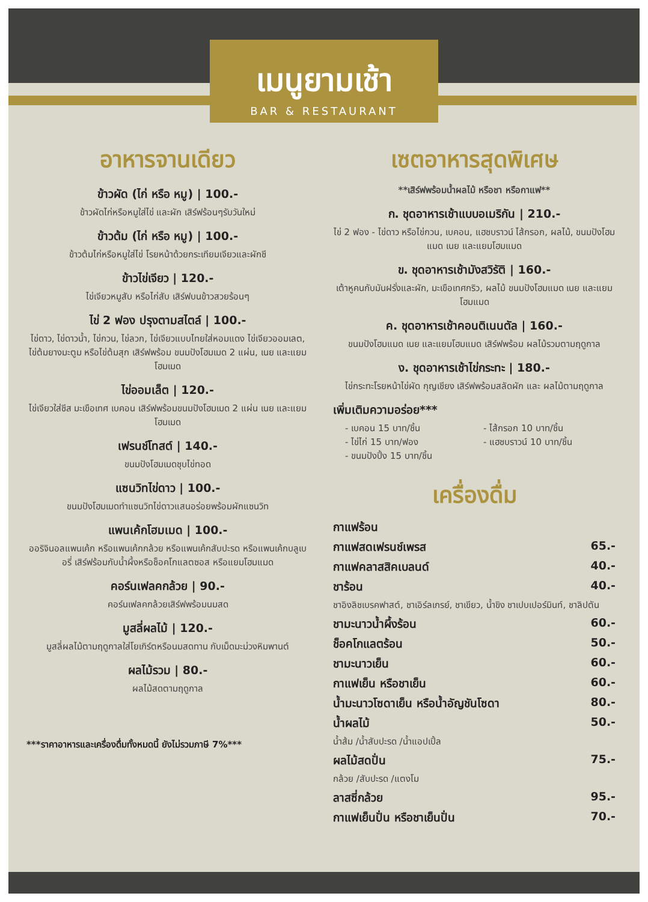เมนูยามเช้า
BAR & RESTAURANT
อาหารจานเดียว
ข้าวผัด (ไก่ หรือ หมู) | 100.-
ข้าวผัดไก่หรือหมูใส่ไข่ และผัก เสิร์ฟร้อนๆรับวันใหม่
ข้าวต้ม (ไก่ หรือ หมู) | 100.-
ข้าวต้มไก่หรือหมูใส่ไข่ โรยหน้าด้วยกระเทียมเจียวและผักชี
ข้าวไข่เจียว | 120.-
ไข่เจียวหมูสับ หรือไก่สับ เสิร์ฟบนข้าวสวยร้อนๆ
ไข่ 2 ฟอง ปรุงตามสไตล์ | 100.-
ไข่ดาว, ไข่ดาวน้ำ, ไข่กวน, ไข่ลวก, ไข่เจียวแบบไทยใส่หอมแดง ไข่เจียวออมเลต, ไข่ต้มยางมะตูม หรือไข่ต้มสุก เสิร์ฟพร้อม ขนมปังโฮมเมด 2 แผ่น, เนย และแยมโฮมเมด
ไข่ออมเล็ต | 120.-
ไข่เจียวใส่ชีส มะเขือเทศ เบคอน เสิร์ฟพร้อมขนมปังโฮมเมด 2 แผ่น เนย และแยมโฮมเมด
เฟรนช์โทสต์ | 140.-
ขนมปังโฮมเมดชุบไข่ทอด
แซนวิทไข่ดาว | 100.-
ขนมปังโฮมเมดทำแซนวิทไข่ดาวแสนอร่อยพร้อมผักแซนวิท
แพนเค้กโฮมเมด | 100.-
ออริจินอลแพนเค้ก หรือแพนเค้กกล้วย หรือแพนเค้กสับปะรด หรือแพนเค้กบลูเบอรี่ เสิร์ฟร้อมกับน้ำผึ้งหรือช็อคโกแลตซอส หรือแยมโฮมแมด
คอร์นเฟลคกล้วย | 90.-
คอร์นเฟลคกล้วยเสิร์ฟพร้อมนมสด
มูสลี่ผลไม้ | 120.-
มูสลี่ผลไม้ตามฤดูกาลใส่โยเกิร์ตหรือนมสดทาน กับเม็ดมะม่วงหิมพานต์
ผลไม้รวม | 80.-
ผลไม้สดตามฤดูกาล
***ราคาอาหารและเครื่องดื่มทั้งหมดนี้ ยังไม่รวมภาษี 7%***
เซตอาหารสุดพิเศษ
**เสิร์ฟพร้อมน้ำผลไม้ หรือชา หรือกาแฟ**
ก. ชุดอาหารเช้าแบบอเมริกัน | 210.-
ไข่ 2 ฟอง - ไข่ดาว หรือไข่กวน, เบคอน, แฮชบราวน์ ไส้กรอก, ผลไม้, ขนมปังโฮมแมด เนย และแยมโฮมแมด
ข. ชุดอาหารเช้ามังสวิรัติ | 160.-
เต้าหูคนกับมันฝรั่งและผัก, มะเขือเทศกริว, ผลไม้ ขนมปังโฮมแมด เนย และแยมโฮมแมด
ค. ชุดอาหารเช้าคอนติเนนตัล | 160.-
ขนมปังโฮมแมด เนย และแยมโฮมแมด เสิร์ฟพร้อม ผลไม้รวมตามฤดูกาล
ง. ชุดอาหารเช้าไข่กระทะ | 180.-
ไข่กระทะโรยหน้าไข่ผัด กุญเชียง เสิร์ฟพร้อมสลัดผัก และ ผลไม้ตามฤดูกาล
เพิ่มเติมความอร่อย***
- เบคอน 15 บาท/ชิ้น
- ไข่ไก่ 15 บาท/ฟอง
- ขนมปังปิ้ง 15 บาท/ชิ้น
- ไส้กรอก 10 บาท/ชิ้น
- แฮชบราวน์ 10 บาท/ชิ้น
เครื่องดื่ม
กาแฟร้อน
กาแฟสดเฟรนช์เพรส 65.-
กาแฟคลาสสิคเบลนด์ 40.-
ชาร้อน 40.-
ชาอิงลิชเบรคฟาสต์, ชาเอิร์ลเกรย์, ชาเขียว, น้ำขิง ชาเปบเปอร์มินท์, ชาลิปตัน
ชามะนาวน้ำผึ้งร้อน 60.-
ช็อคโกแลตร้อน 50.-
ชามะนาวเย็น 60.-
กาแฟเย็น หรือชาเย็น 60.-
น้ำมะนาวโซดาเย็น หรือน้ำอัญชันโซดา 80.-
น้ำผลไม้ 50.-
น้ำส้ม /น้ำสับปะรด /น้ำแอปเปิ้ล
ผลไม้สดปั่น 75.-
กล้วย /สับปะรด /แตงโม
ลาสซี่กล้วย 95.-
กาแฟเย็นปั่น หรือชาเย็นปั่น 70.-